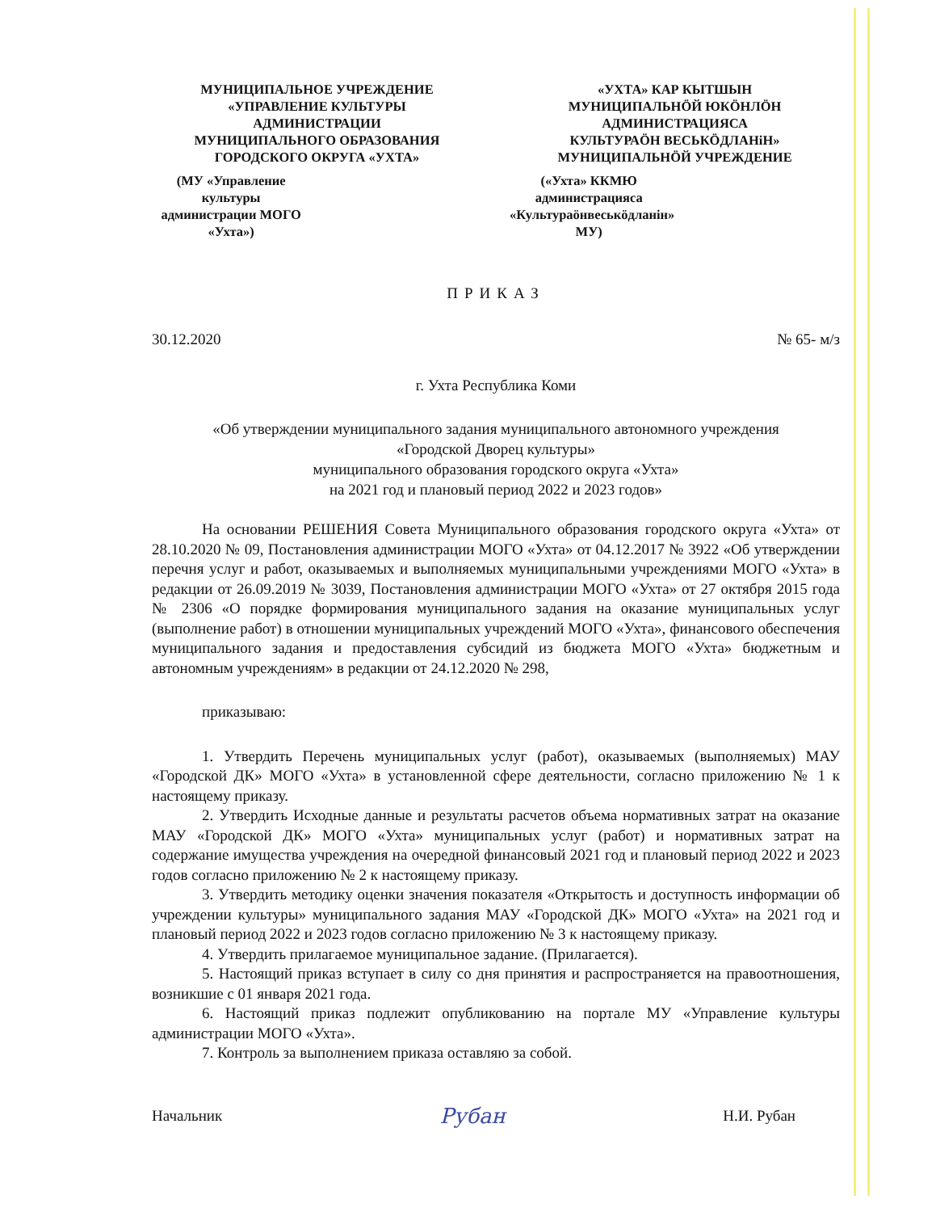МУНИЦИПАЛЬНОЕ УЧРЕЖДЕНИЕ
«УПРАВЛЕНИЕ КУЛЬТУРЫ
АДМИНИСТРАЦИИ
МУНИЦИПАЛЬНОГО ОБРАЗОВАНИЯ
ГОРОДСКОГО ОКРУГА «УХТА»
(МУ «Управление культуры
администрации МОГО «Ухта»)
«УХТА» КАР КЫТШЫН
МУНИЦИПАЛЬНÖЙ ЮКÖНЛÖН
АДМИНИСТРАЦИЯСА
КУЛЬТУРАÖН ВЕСЬКÖДЛАНiН»
МУНИЦИПАЛЬНÖЙ УЧРЕЖДЕНИЕ
(«Ухта» ККМЮ администрацияса
«Культураöнвеськöдланiн» МУ)
ПРИКАЗ
30.12.2020 № 65- м/з
г. Ухта Республика Коми
«Об утверждении муниципального задания муниципального автономного учреждения
«Городской Дворец культуры»
муниципального образования городского округа «Ухта»
на 2021 год и плановый период 2022 и 2023 годов»
На основании РЕШЕНИЯ Совета Муниципального образования городского округа «Ухта» от 28.10.2020 № 09, Постановления администрации МОГО «Ухта» от 04.12.2017 № 3922 «Об утверждении перечня услуг и работ, оказываемых и выполняемых муниципальными учреждениями МОГО «Ухта» в редакции от 26.09.2019 № 3039, Постановления администрации МОГО «Ухта» от 27 октября 2015 года № 2306 «О порядке формирования муниципального задания на оказание муниципальных услуг (выполнение работ) в отношении муниципальных учреждений МОГО «Ухта», финансового обеспечения муниципального задания и предоставления субсидий из бюджета МОГО «Ухта» бюджетным и автономным учреждениям» в редакции от 24.12.2020 № 298,
приказываю:
1. Утвердить Перечень муниципальных услуг (работ), оказываемых (выполняемых) МАУ «Городской ДК» МОГО «Ухта» в установленной сфере деятельности, согласно приложению № 1 к настоящему приказу.
2. Утвердить Исходные данные и результаты расчетов объема нормативных затрат на оказание МАУ «Городской ДК» МОГО «Ухта» муниципальных услуг (работ) и нормативных затрат на содержание имущества учреждения на очередной финансовый 2021 год и плановый период 2022 и 2023 годов согласно приложению № 2 к настоящему приказу.
3. Утвердить методику оценки значения показателя «Открытость и доступность информации об учреждении культуры» муниципального задания МАУ «Городской ДК» МОГО «Ухта» на 2021 год и плановый период 2022 и 2023 годов согласно приложению № 3 к настоящему приказу.
4. Утвердить прилагаемое муниципальное задание. (Прилагается).
5. Настоящий приказ вступает в силу со дня принятия и распространяется на правоотношения, возникшие с 01 января 2021 года.
6. Настоящий приказ подлежит опубликованию на портале МУ «Управление культуры администрации МОГО «Ухта».
7. Контроль за выполнением приказа оставляю за собой.
Начальник Рубан Н.И. Рубан